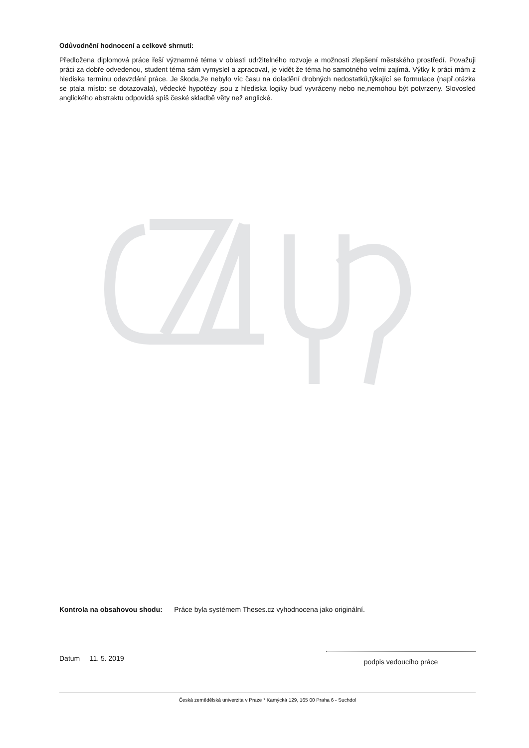Odůvodnění hodnocení a celkové shrnutí:
Předložena diplomová práce řeší významné téma v oblasti udržitelného rozvoje a možnosti zlepšení městského prostředí. Považuji práci za dobře odvedenou, student téma sám vymyslel a zpracoval, je vidět že téma ho samotného velmi zajímá. Výtky k práci mám z hlediska termínu odevzdání práce. Je škoda,že nebylo víc času na doladění drobných nedostatků,týkající se formulace (např.otázka se ptala místo: se dotazovala), vědecké hypotézy jsou z hlediska logiky buď vyvráceny nebo ne,nemohou být potvrzeny. Slovosled anglického abstraktu odpovídá spíš české skladbě věty než anglické.
Kontrola na obsahovou shodu: Práce byla systémem Theses.cz vyhodnocena jako originální.
Datum 11. 5. 2019
podpis vedoucího práce
Česká zemědělská univerzita v Praze * Kamýcká 129, 165 00 Praha 6 - Suchdol